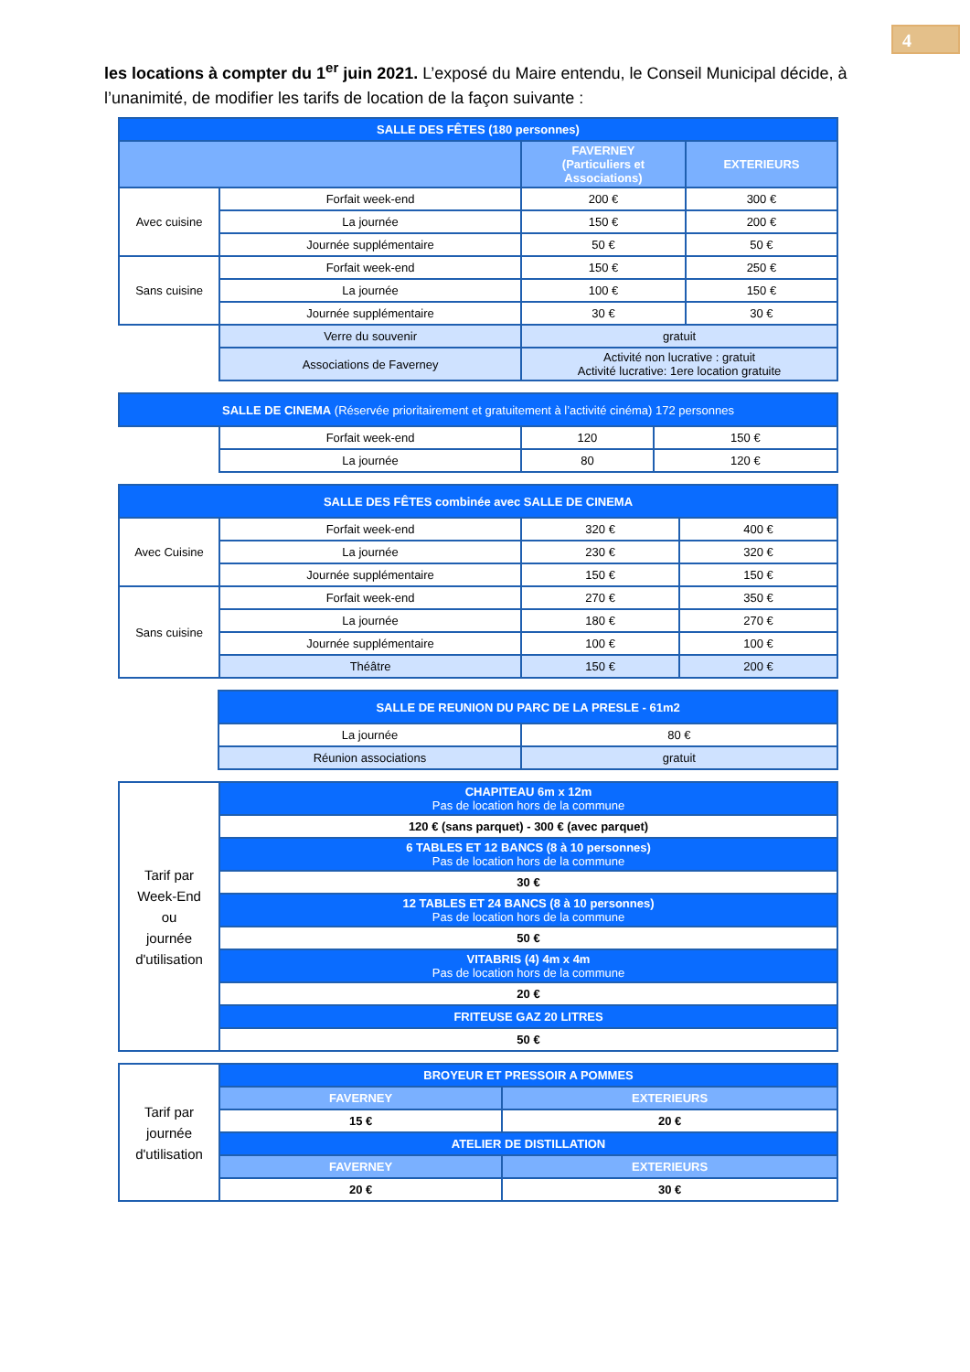4
les locations à compter du 1<sup>er</sup> juin 2021. L’exposé du Maire entendu, le Conseil Municipal décide, à l’unanimité, de modifier les tarifs de location de la façon suivante :
| SALLE DES FÊTES (180 personnes) | | | |
| | | FAVERNEY (Particuliers et Associations) | EXTERIEURS |
| Avec cuisine | Forfait week-end | 200 € | 300 € |
| | La journée | 150 € | 200 € |
| | Journée supplémentaire | 50 € | 50 € |
| Sans cuisine | Forfait week-end | 150 € | 250 € |
| | La journée | 100 € | 150 € |
| | Journée supplémentaire | 30 € | 30 € |
| | Verre du souvenir | gratuit | |
| | Associations de Faverney | Activité non lucrative : gratuit Activité lucrative: 1ere location gratuite | |
| SALLE DE CINEMA (Réservée prioritairement et gratuitement à l’activité cinéma) 172 personnes | | | |
| | Forfait week-end | 120 | 150 € |
| | La journée | 80 | 120 € |
| SALLE DES FÊTES combinée avec SALLE DE CINEMA | | | |
| Avec Cuisine | Forfait week-end | 320 € | 400 € |
| | La journée | 230 € | 320 € |
| | Journée supplémentaire | 150 € | 150 € |
| Sans cuisine | Forfait week-end | 270 € | 350 € |
| | La journée | 180 € | 270 € |
| | Journée supplémentaire | 100 € | 100 € |
| | Théâtre | 150 € | 200 € |
| | SALLE DE REUNION DU PARC DE LA PRESLE - 61m2 | |
| | La journée | 80 € |
| | Réunion associations | gratuit |
| Tarif par Week-End ou journée d'utilisation | CHAPITEAU 6m x 12m Pas de location hors de la commune |
| | 120 € (sans parquet) - 300 € (avec parquet) |
| | 6 TABLES ET 12 BANCS (8 à 10 personnes) Pas de location hors de la commune |
| | 30 € |
| | 12 TABLES ET 24 BANCS (8 à 10 personnes) Pas de location hors de la commune |
| | 50 € |
| | VITABRIS (4) 4m x 4m Pas de location hors de la commune |
| | 20 € |
| | FRITEUSE GAZ 20 LITRES |
| | 50 € |
| Tarif par journée d'utilisation | BROYEUR ET PRESSOIR A POMMES | |
| | FAVERNEY | EXTERIEURS |
| | 15 € | 20 € |
| | ATELIER DE DISTILLATION | |
| | FAVERNEY | EXTERIEURS |
| | 20 € | 30 € |